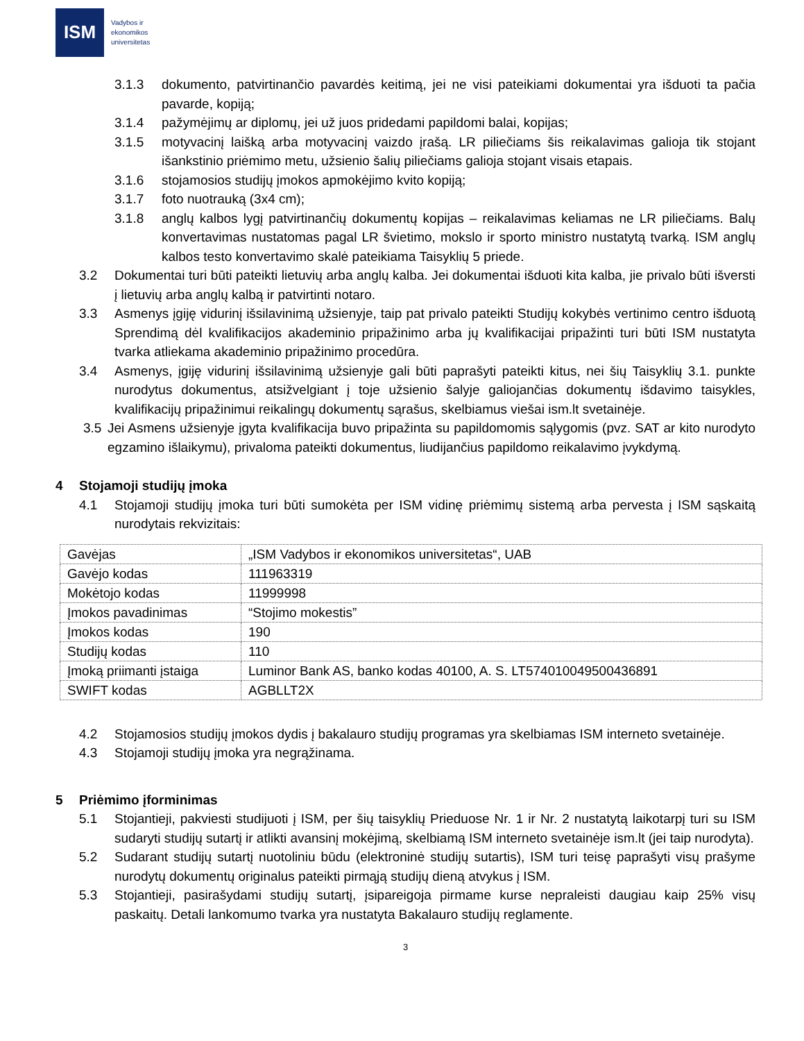ISM
Vadybos ir
ekonomikos
universitetas
3.1.3 dokumento, patvirtinančio pavardės keitimą, jei ne visi pateikiami dokumentai yra išduoti ta pačia pavarde, kopiją;
3.1.4 pažymėjimų ar diplomų, jei už juos pridedami papildomi balai, kopijas;
3.1.5 motyvacinį laišką arba motyvacinį vaizdo įrašą. LR piliečiams šis reikalavimas galioja tik stojant išankstinio priėmimo metu, užsienio šalių piliečiams galioja stojant visais etapais.
3.1.6 stojamosios studijų įmokos apmokėjimo kvito kopiją;
3.1.7 foto nuotrauką (3x4 cm);
3.1.8 anglų kalbos lygį patvirtinančių dokumentų kopijas – reikalavimas keliamas ne LR piliečiams. Balų konvertavimas nustatomas pagal LR švietimo, mokslo ir sporto ministro nustatytą tvarką. ISM anglų kalbos testo konvertavimo skalė pateikiama Taisyklių 5 priede.
3.2 Dokumentai turi būti pateikti lietuvių arba anglų kalba. Jei dokumentai išduoti kita kalba, jie privalo būti išversti į lietuvių arba anglų kalbą ir patvirtinti notaro.
3.3 Asmenys įgiję vidurinį išsilavinimą užsienyje, taip pat privalo pateikti Studijų kokybės vertinimo centro išduotą Sprendimą dėl kvalifikacijos akademinio pripažinimo arba jų kvalifikacijai pripažinti turi būti ISM nustatyta tvarka atliekama akademinio pripažinimo procedūra.
3.4 Asmenys, įgiję vidurinį išsilavinimą užsienyje gali būti paprašyti pateikti kitus, nei šių Taisyklių 3.1. punkte nurodytus dokumentus, atsižvelgiant į toje užsienio šalyje galiojančias dokumentų išdavimo taisykles, kvalifikacijų pripažinimui reikalingų dokumentų sąrašus, skelbiamus viešai ism.lt svetainėje.
3.5 Jei Asmens užsienyje įgyta kvalifikacija buvo pripažinta su papildomomis sąlygomis (pvz. SAT ar kito nurodyto egzamino išlaikymu), privaloma pateikti dokumentus, liudijančius papildomo reikalavimo įvykdymą.
4 Stojamoji studijų įmoka
4.1 Stojamoji studijų įmoka turi būti sumokėta per ISM vidinę priėmimų sistemą arba pervesta į ISM sąskaitą nurodytais rekvizitais:
| Gavėjas | „ISM Vadybos ir ekonomikos universitetas“, UAB |
| Gavėjo kodas | 111963319 |
| Mokėtojo kodas | 11999998 |
| Įmokos pavadinimas | “Stojimo mokestis” |
| Įmokos kodas | 190 |
| Studijų kodas | 110 |
| Įmoką priimanti įstaiga | Luminor Bank AS, banko kodas 40100, A. S. LT574010049500436891 |
| SWIFT kodas | AGBLLT2X |
4.2 Stojamosios studijų įmokos dydis į bakalauro studijų programas yra skelbiamas ISM interneto svetainėje.
4.3 Stojamoji studijų įmoka yra negrąžinama.
5 Priėmimo įforminimas
5.1 Stojantieji, pakviesti studijuoti į ISM, per šių taisyklių Prieduose Nr. 1 ir Nr. 2 nustatytą laikotarpį turi su ISM sudaryti studijų sutartį ir atlikti avansinį mokėjimą, skelbiamą ISM interneto svetainėje ism.lt (jei taip nurodyta).
5.2 Sudarant studijų sutartį nuotoliniu būdu (elektroninė studijų sutartis), ISM turi teisę paprašyti visų prašyme nurodytų dokumentų originalus pateikti pirmąją studijų dieną atvykus į ISM.
5.3 Stojantieji, pasirašydami studijų sutartį, įsipareigoja pirmame kurse nepraleisti daugiau kaip 25% visų paskaitų. Detali lankomumo tvarka yra nustatyta Bakalauro studijų reglamente.
3